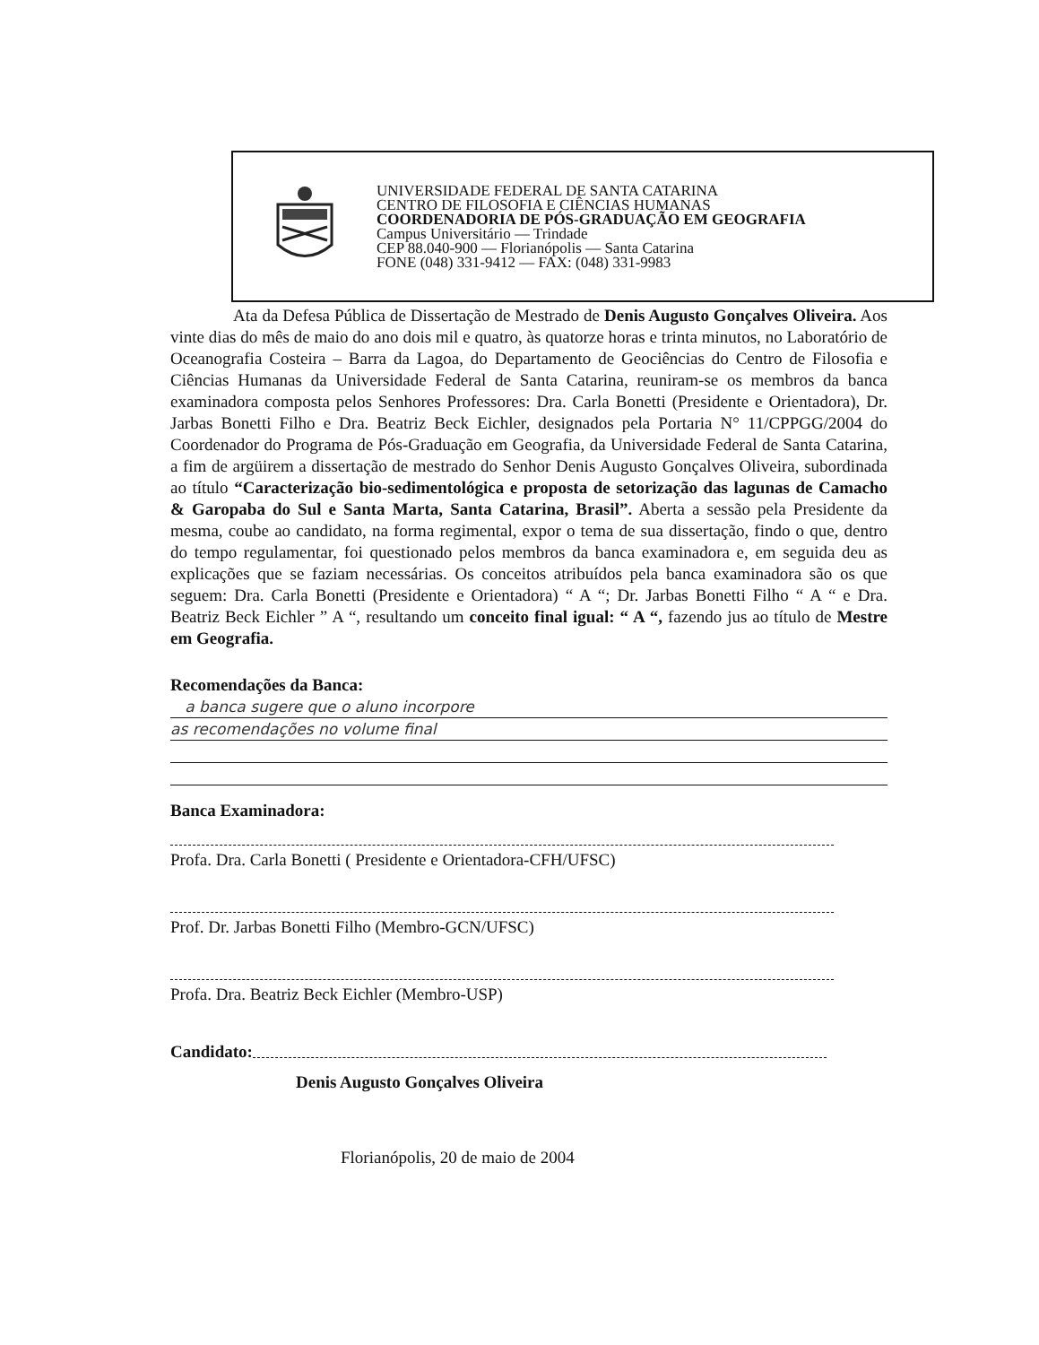UNIVERSIDADE FEDERAL DE SANTA CATARINA
CENTRO DE FILOSOFIA E CIÊNCIAS HUMANAS
COORDENADORIA DE PÓS-GRADUAÇÃO EM GEOGRAFIA
Campus Universitário — Trindade
CEP 88.040-900 — Florianópolis — Santa Catarina
FONE (048) 331-9412 — FAX: (048) 331-9983
Ata da Defesa Pública de Dissertação de Mestrado de Denis Augusto Gonçalves Oliveira. Aos vinte dias do mês de maio do ano dois mil e quatro, às quatorze horas e trinta minutos, no Laboratório de Oceanografia Costeira – Barra da Lagoa, do Departamento de Geociências do Centro de Filosofia e Ciências Humanas da Universidade Federal de Santa Catarina, reuniram-se os membros da banca examinadora composta pelos Senhores Professores: Dra. Carla Bonetti (Presidente e Orientadora), Dr. Jarbas Bonetti Filho e Dra. Beatriz Beck Eichler, designados pela Portaria N° 11/CPPGG/2004 do Coordenador do Programa de Pós-Graduação em Geografia, da Universidade Federal de Santa Catarina, a fim de argüirem a dissertação de mestrado do Senhor Denis Augusto Gonçalves Oliveira, subordinada ao título “Caracterização bio-sedimentológica e proposta de setorização das lagunas de Camacho & Garopaba do Sul e Santa Marta, Santa Catarina, Brasil”. Aberta a sessão pela Presidente da mesma, coube ao candidato, na forma regimental, expor o tema de sua dissertação, findo o que, dentro do tempo regulamentar, foi questionado pelos membros da banca examinadora e, em seguida deu as explicações que se faziam necessárias. Os conceitos atribuídos pela banca examinadora são os que seguem: Dra. Carla Bonetti (Presidente e Orientadora) “ A “; Dr. Jarbas Bonetti Filho “ A “ e Dra. Beatriz Beck Eichler ” A “, resultando um conceito final igual: “ A “, fazendo jus ao título de Mestre em Geografia.
Recomendações da Banca:
a banca sugere que o aluno incorpore
as recomendações no volume final
Banca Examinadora:
Profa. Dra. Carla Bonetti ( Presidente e Orientadora-CFH/UFSC)
Prof. Dr. Jarbas Bonetti Filho (Membro-GCN/UFSC)
Profa. Dra. Beatriz Beck Eichler (Membro-USP)
Candidato:
Denis Augusto Gonçalves Oliveira
Florianópolis, 20 de maio de 2004